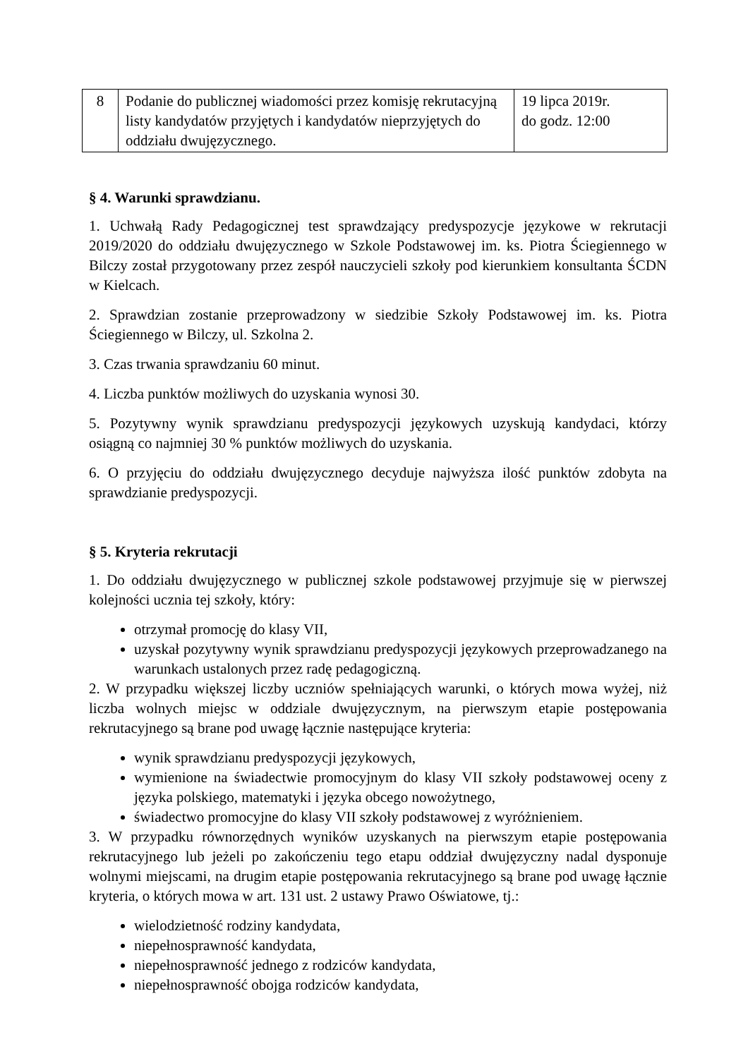| 8 | Podanie do publicznej wiadomości przez komisję rekrutacyjną listy kandydatów przyjętych i kandydatów nieprzyjętych do oddziału dwujęzycznego. | 19 lipca 2019r. do godz. 12:00 |
§ 4. Warunki sprawdzianu.
1. Uchwałą Rady Pedagogicznej test sprawdzający predyspozycje językowe w rekrutacji 2019/2020 do oddziału dwujęzycznego w Szkole Podstawowej im. ks. Piotra Ściegiennego w Bilczy został przygotowany przez zespół nauczycieli szkoły pod kierunkiem konsultanta ŚCDN w Kielcach.
2. Sprawdzian zostanie przeprowadzony w siedzibie Szkoły Podstawowej im. ks. Piotra Ściegiennego w Bilczy, ul. Szkolna 2.
3. Czas trwania sprawdzaniu 60 minut.
4. Liczba punktów możliwych do uzyskania wynosi 30.
5. Pozytywny wynik sprawdzianu predyspozycji językowych uzyskują kandydaci, którzy osiągną co najmniej 30 % punktów możliwych do uzyskania.
6. O przyjęciu do oddziału dwujęzycznego decyduje najwyższa ilość punktów zdobyta na sprawdzianie predyspozycji.
§ 5. Kryteria rekrutacji
1. Do oddziału dwujęzycznego w publicznej szkole podstawowej przyjmuje się w pierwszej kolejności ucznia tej szkoły, który:
otrzymał promocję do klasy VII,
uzyskał pozytywny wynik sprawdzianu predyspozycji językowych przeprowadzanego na warunkach ustalonych przez radę pedagogiczną.
2. W przypadku większej liczby uczniów spełniających warunki, o których mowa wyżej, niż liczba wolnych miejsc w oddziale dwujęzycznym, na pierwszym etapie postępowania rekrutacyjnego są brane pod uwagę łącznie następujące kryteria:
wynik sprawdzianu predyspozycji językowych,
wymienione na świadectwie promocyjnym do klasy VII szkoły podstawowej oceny z języka polskiego, matematyki i języka obcego nowożytnego,
świadectwo promocyjne do klasy VII szkoły podstawowej z wyróżnieniem.
3. W przypadku równorzędnych wyników uzyskanych na pierwszym etapie postępowania rekrutacyjnego lub jeżeli po zakończeniu tego etapu oddział dwujęzyczny nadal dysponuje wolnymi miejscami, na drugim etapie postępowania rekrutacyjnego są brane pod uwagę łącznie kryteria, o których mowa w art. 131 ust. 2 ustawy Prawo Oświatowe, tj.:
wielodzietność rodziny kandydata,
niepełnosprawność kandydata,
niepełnosprawność jednego z rodziców kandydata,
niepełnosprawność obojga rodziców kandydata,